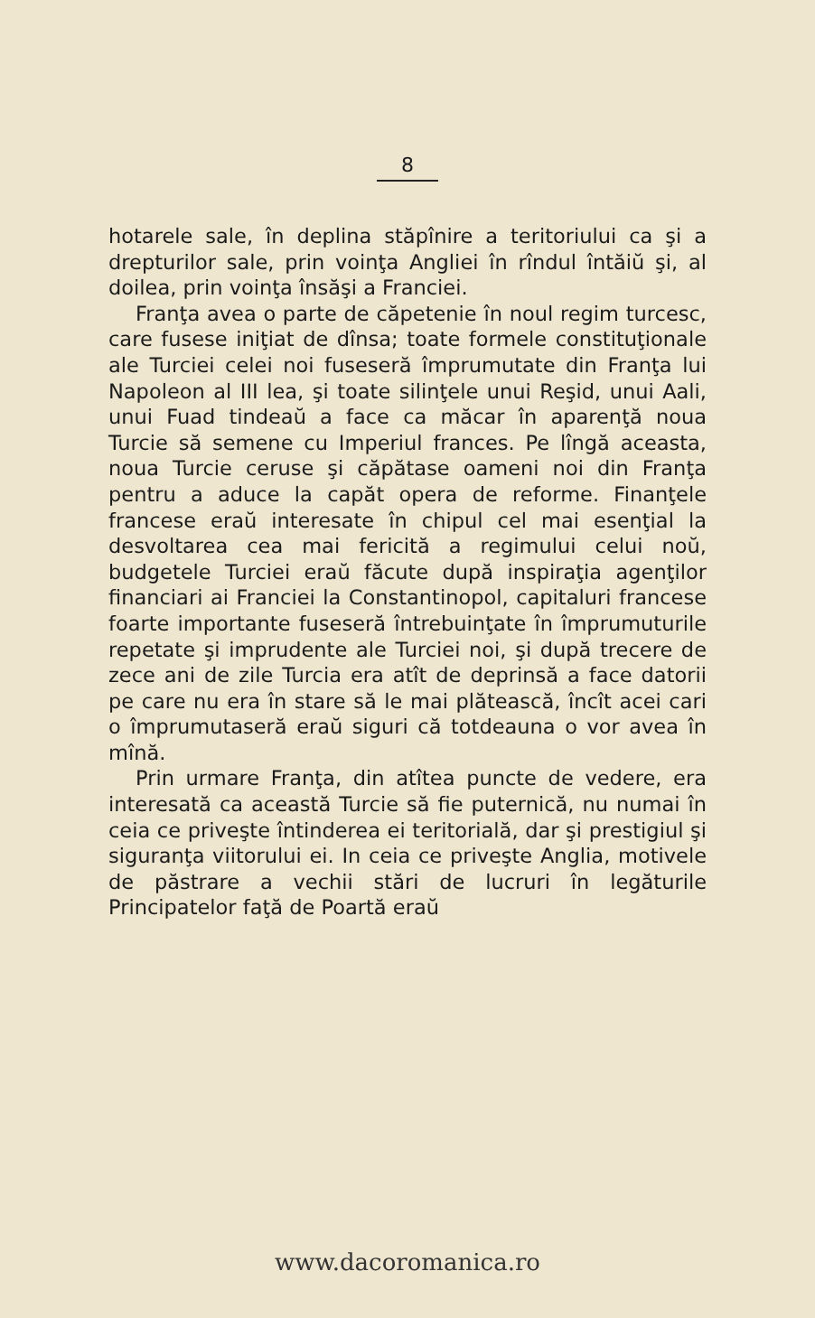8
hotarele sale, în deplina stăpînire a teritoriului ca şi a drepturilor sale, prin voinţa Angliei în rîndul întăiŭ şi, al doilea, prin voinţa însăşi a Franciei.
Franţa avea o parte de căpetenie în noul regim turcesc, care fusese iniţiat de dînsa; toate formele constituţionale ale Turciei celei noi fuseseră împrumutate din Franţa lui Napoleon al III lea, şi toate silinţele unui Reşid, unui Aali, unui Fuad tindeaŭ a face ca măcar în aparenţă noua Turcie să semene cu Imperiul frances. Pe lîngă aceasta, noua Turcie ceruse şi căpătase oameni noi din Franţa pentru a aduce la capăt opera de reforme. Finanţele francese eraŭ interesate în chipul cel mai esenţial la desvoltarea cea mai fericită a regimului celui noŭ, budgetele Turciei eraŭ făcute după inspiraţia agenţilor financiari ai Franciei la Constantinopol, capitaluri francese foarte importante fuseseră întrebuinţate în împrumuturile repetate şi imprudente ale Turciei noi, şi după trecere de zece ani de zile Turcia era atît de deprinsă a face datorii pe care nu era în stare să le mai plătească, încît acei cari o împrumutaseră eraŭ siguri că totdeauna o vor avea în mînă.
Prin urmare Franţa, din atîtea puncte de vedere, era interesată ca această Turcie să fie puternică, nu numai în ceia ce priveşte întinderea ei teritorială, dar şi prestigiul şi siguranţa viitorului ei. In ceia ce priveşte Anglia, motivele de păstrare a vechii stări de lucruri în legăturile Principatelor faţă de Poartă eraŭ
www.dacoromanica.ro